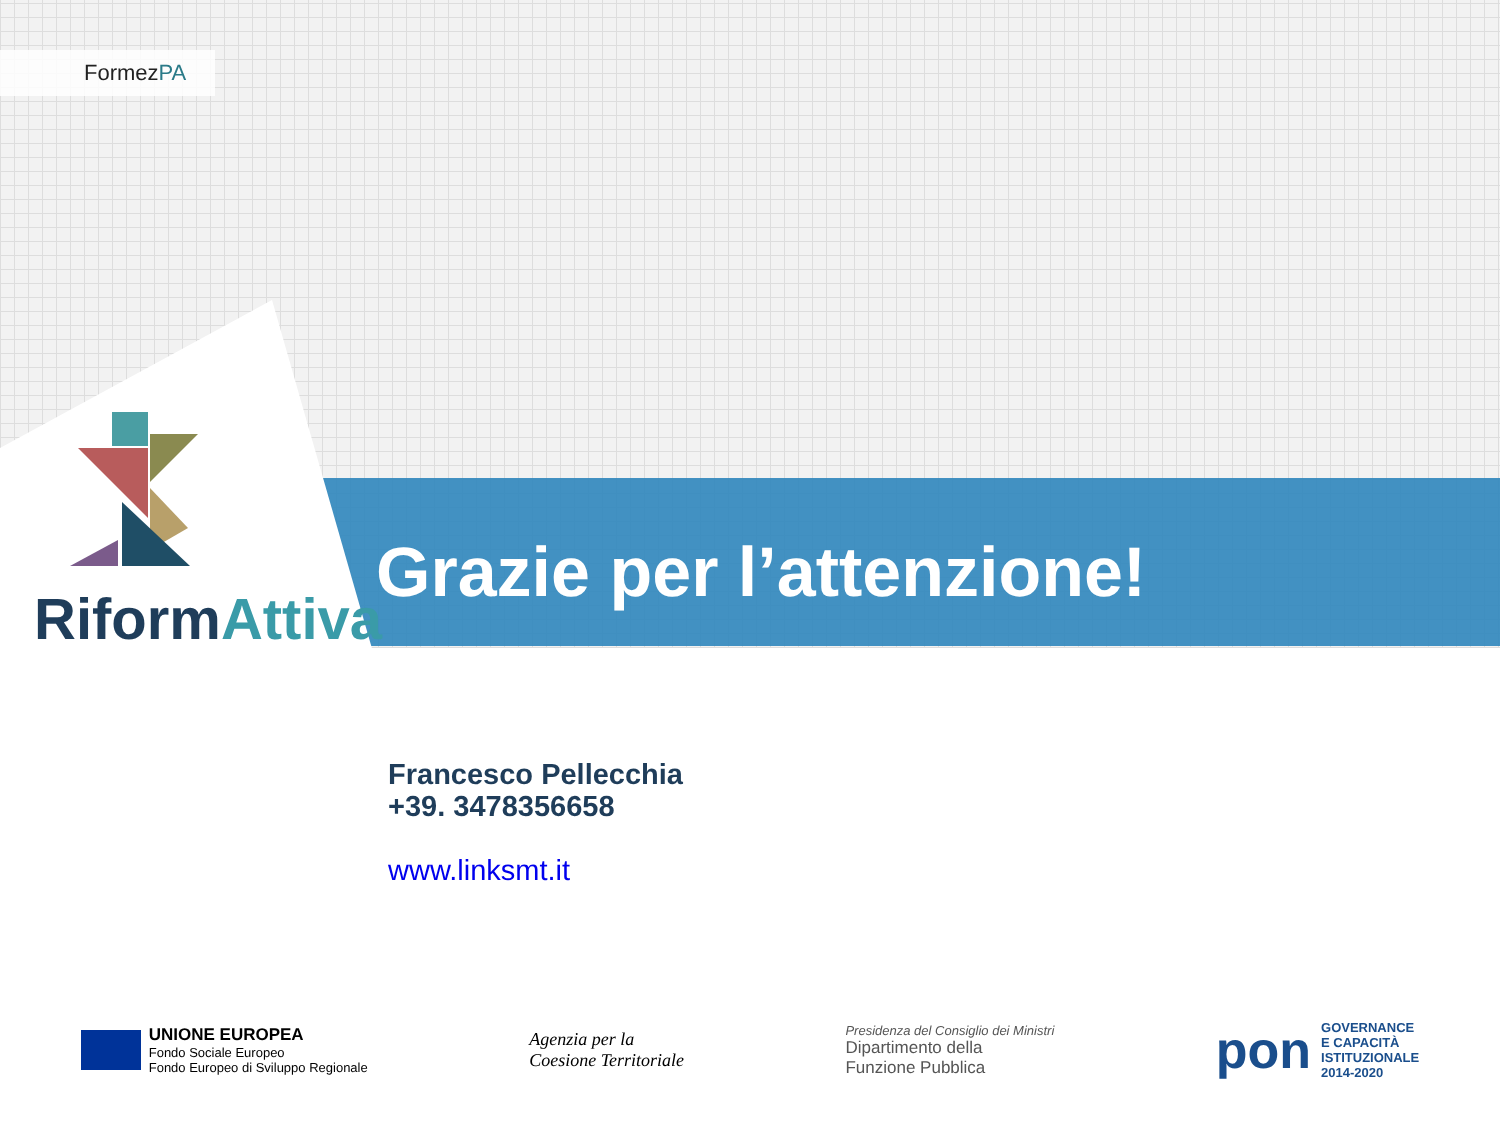FormezPA
RiformAttiva
Grazie per l’attenzione!
Francesco Pellecchia
+39. 3478356658
www.linksmt.it
UNIONE EUROPEA
Fondo Sociale Europeo
Fondo Europeo di Sviluppo Regionale
Agenzia per la
Coesione Territoriale
Presidenza del Consiglio dei Ministri
Dipartimento della
Funzione Pubblica
pon GOVERNANCE
E CAPACITÀ
ISTITUZIONALE
2014-2020